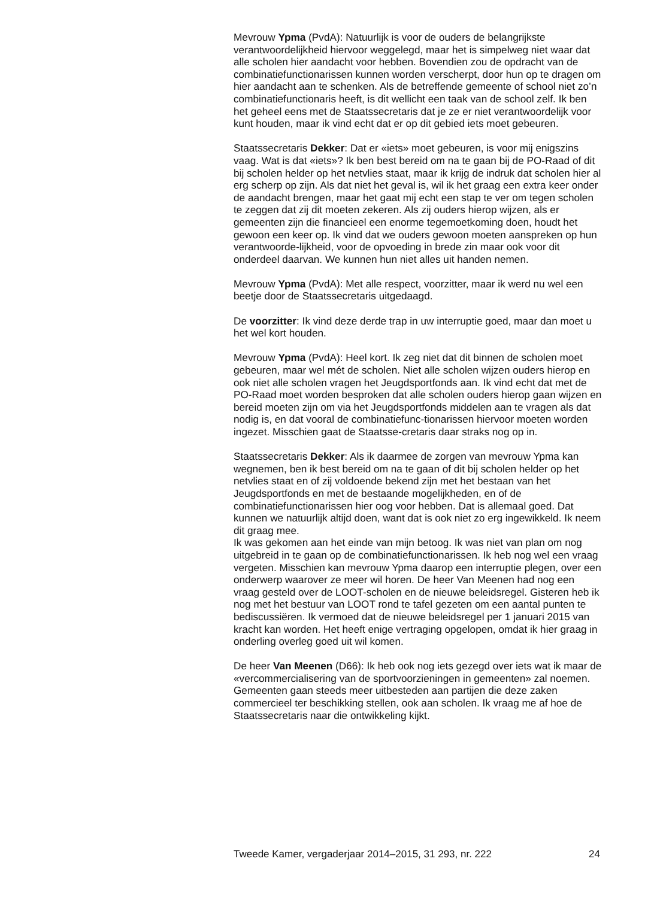Mevrouw Ypma (PvdA): Natuurlijk is voor de ouders de belangrijkste verantwoordelijkheid hiervoor weggelegd, maar het is simpelweg niet waar dat alle scholen hier aandacht voor hebben. Bovendien zou de opdracht van de combinatiefunctionarissen kunnen worden verscherpt, door hun op te dragen om hier aandacht aan te schenken. Als de betreffende gemeente of school niet zo’n combinatiefunctionaris heeft, is dit wellicht een taak van de school zelf. Ik ben het geheel eens met de Staatssecretaris dat je ze er niet verantwoordelijk voor kunt houden, maar ik vind echt dat er op dit gebied iets moet gebeuren.
Staatssecretaris Dekker: Dat er «iets» moet gebeuren, is voor mij enigszins vaag. Wat is dat «iets»? Ik ben best bereid om na te gaan bij de PO-Raad of dit bij scholen helder op het netvlies staat, maar ik krijg de indruk dat scholen hier al erg scherp op zijn. Als dat niet het geval is, wil ik het graag een extra keer onder de aandacht brengen, maar het gaat mij echt een stap te ver om tegen scholen te zeggen dat zij dit moeten zekeren. Als zij ouders hierop wijzen, als er gemeenten zijn die financieel een enorme tegemoetkoming doen, houdt het gewoon een keer op. Ik vind dat we ouders gewoon moeten aanspreken op hun verantwoorde-lijkheid, voor de opvoeding in brede zin maar ook voor dit onderdeel daarvan. We kunnen hun niet alles uit handen nemen.
Mevrouw Ypma (PvdA): Met alle respect, voorzitter, maar ik werd nu wel een beetje door de Staatssecretaris uitgedaagd.
De voorzitter: Ik vind deze derde trap in uw interruptie goed, maar dan moet u het wel kort houden.
Mevrouw Ypma (PvdA): Heel kort. Ik zeg niet dat dit binnen de scholen moet gebeuren, maar wel mét de scholen. Niet alle scholen wijzen ouders hierop en ook niet alle scholen vragen het Jeugdsportfonds aan. Ik vind echt dat met de PO-Raad moet worden besproken dat alle scholen ouders hierop gaan wijzen en bereid moeten zijn om via het Jeugdsportfonds middelen aan te vragen als dat nodig is, en dat vooral de combinatiefunc-tionarissen hiervoor moeten worden ingezet. Misschien gaat de Staatsse-cretaris daar straks nog op in.
Staatssecretaris Dekker: Als ik daarmee de zorgen van mevrouw Ypma kan wegnemen, ben ik best bereid om na te gaan of dit bij scholen helder op het netvlies staat en of zij voldoende bekend zijn met het bestaan van het Jeugdsportfonds en met de bestaande mogelijkheden, en of de combinatiefunctionarissen hier oog voor hebben. Dat is allemaal goed. Dat kunnen we natuurlijk altijd doen, want dat is ook niet zo erg ingewikkeld. Ik neem dit graag mee.
Ik was gekomen aan het einde van mijn betoog. Ik was niet van plan om nog uitgebreid in te gaan op de combinatiefunctionarissen. Ik heb nog wel een vraag vergeten. Misschien kan mevrouw Ypma daarop een interruptie plegen, over een onderwerp waarover ze meer wil horen. De heer Van Meenen had nog een vraag gesteld over de LOOT-scholen en de nieuwe beleidsregel. Gisteren heb ik nog met het bestuur van LOOT rond te tafel gezeten om een aantal punten te bediscussiëren. Ik vermoed dat de nieuwe beleidsregel per 1 januari 2015 van kracht kan worden. Het heeft enige vertraging opgelopen, omdat ik hier graag in onderling overleg goed uit wil komen.
De heer Van Meenen (D66): Ik heb ook nog iets gezegd over iets wat ik maar de «vercommercialisering van de sportvoorzieningen in gemeenten» zal noemen. Gemeenten gaan steeds meer uitbesteden aan partijen die deze zaken commercieel ter beschikking stellen, ook aan scholen. Ik vraag me af hoe de Staatssecretaris naar die ontwikkeling kijkt.
Tweede Kamer, vergaderjaar 2014–2015, 31 293, nr. 222 24